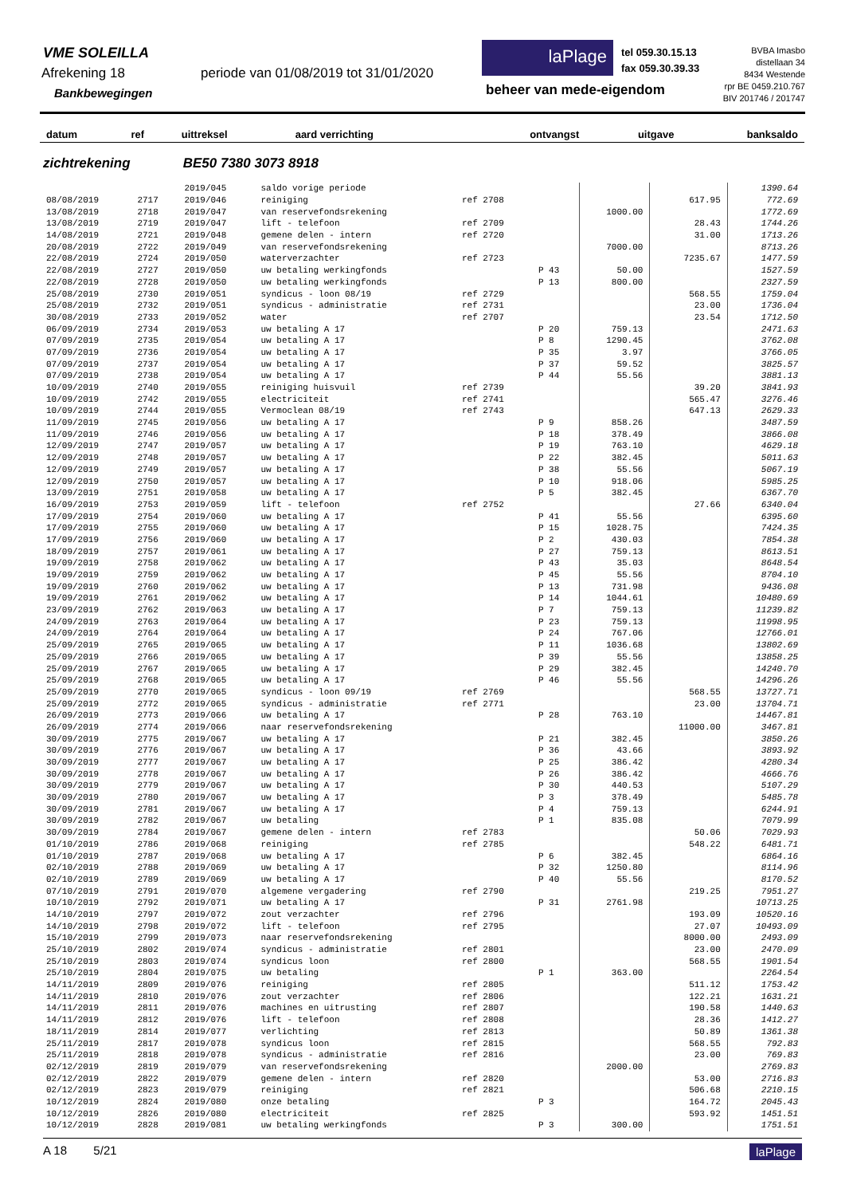VME SOLEILLA
Afrekening 18
periode van 01/08/2019 tot 31/01/2020
Bankbewegingen
laPlage
tel 059.30.15.13
fax 059.30.39.33
beheer van mede-eigendom
BVBA Imasbo
distellaan 34
8434 Westende
rpr BE 0459.210.767
BIV 201746 / 201747
| datum | ref | uittreksel | aard verrichting | ontvangst | uitgave | banksaldo |
| --- | --- | --- | --- | --- | --- | --- |
zichtrekening BE50 7380 3073 8918
| | | 2019/045 | saldo vorige periode | | | | | 1390.64 |
| 08/08/2019 | 2717 | 2019/046 | reiniging | ref 2708 | | | 617.95 | 772.69 |
| 13/08/2019 | 2718 | 2019/047 | van reservefondsrekening | | | 1000.00 | | 1772.69 |
| 13/08/2019 | 2719 | 2019/047 | lift - telefoon | ref 2709 | | | 28.43 | 1744.26 |
| 14/08/2019 | 2721 | 2019/048 | gemene delen - intern | ref 2720 | | | 31.00 | 1713.26 |
| 20/08/2019 | 2722 | 2019/049 | van reservefondsrekening | | | 7000.00 | | 8713.26 |
| 22/08/2019 | 2724 | 2019/050 | waterverzachter | ref 2723 | | | 7235.67 | 1477.59 |
| 22/08/2019 | 2727 | 2019/050 | uw betaling werkingfonds | | P 43 | 50.00 | | 1527.59 |
| 22/08/2019 | 2728 | 2019/050 | uw betaling werkingfonds | | P 13 | 800.00 | | 2327.59 |
| 25/08/2019 | 2730 | 2019/051 | syndicus - loon 08/19 | ref 2729 | | | 568.55 | 1759.04 |
| 25/08/2019 | 2732 | 2019/051 | syndicus - administratie | ref 2731 | | | 23.00 | 1736.04 |
| 30/08/2019 | 2733 | 2019/052 | water | ref 2707 | | | 23.54 | 1712.50 |
| 06/09/2019 | 2734 | 2019/053 | uw betaling A 17 | | P 20 | 759.13 | | 2471.63 |
| 07/09/2019 | 2735 | 2019/054 | uw betaling A 17 | | P 8 | 1290.45 | | 3762.08 |
| 07/09/2019 | 2736 | 2019/054 | uw betaling A 17 | | P 35 | 3.97 | | 3766.05 |
| 07/09/2019 | 2737 | 2019/054 | uw betaling A 17 | | P 37 | 59.52 | | 3825.57 |
| 07/09/2019 | 2738 | 2019/054 | uw betaling A 17 | | P 44 | 55.56 | | 3881.13 |
| 10/09/2019 | 2740 | 2019/055 | reiniging huisvuil | ref 2739 | | | 39.20 | 3841.93 |
| 10/09/2019 | 2742 | 2019/055 | electriciteit | ref 2741 | | | 565.47 | 3276.46 |
| 10/09/2019 | 2744 | 2019/055 | Vermoclean 08/19 | ref 2743 | | | 647.13 | 2629.33 |
| 11/09/2019 | 2745 | 2019/056 | uw betaling A 17 | | P 9 | 858.26 | | 3487.59 |
| 11/09/2019 | 2746 | 2019/056 | uw betaling A 17 | | P 18 | 378.49 | | 3866.08 |
| 12/09/2019 | 2747 | 2019/057 | uw betaling A 17 | | P 19 | 763.10 | | 4629.18 |
| 12/09/2019 | 2748 | 2019/057 | uw betaling A 17 | | P 22 | 382.45 | | 5011.63 |
| 12/09/2019 | 2749 | 2019/057 | uw betaling A 17 | | P 38 | 55.56 | | 5067.19 |
| 12/09/2019 | 2750 | 2019/057 | uw betaling A 17 | | P 10 | 918.06 | | 5985.25 |
| 13/09/2019 | 2751 | 2019/058 | uw betaling A 17 | | P 5 | 382.45 | | 6367.70 |
| 16/09/2019 | 2753 | 2019/059 | lift - telefoon | ref 2752 | | | 27.66 | 6340.04 |
| 17/09/2019 | 2754 | 2019/060 | uw betaling A 17 | | P 41 | 55.56 | | 6395.60 |
| 17/09/2019 | 2755 | 2019/060 | uw betaling A 17 | | P 15 | 1028.75 | | 7424.35 |
| 17/09/2019 | 2756 | 2019/060 | uw betaling A 17 | | P 2 | 430.03 | | 7854.38 |
| 18/09/2019 | 2757 | 2019/061 | uw betaling A 17 | | P 27 | 759.13 | | 8613.51 |
| 19/09/2019 | 2758 | 2019/062 | uw betaling A 17 | | P 43 | 35.03 | | 8648.54 |
| 19/09/2019 | 2759 | 2019/062 | uw betaling A 17 | | P 45 | 55.56 | | 8704.10 |
| 19/09/2019 | 2760 | 2019/062 | uw betaling A 17 | | P 13 | 731.98 | | 9436.08 |
| 19/09/2019 | 2761 | 2019/062 | uw betaling A 17 | | P 14 | 1044.61 | | 10480.69 |
| 23/09/2019 | 2762 | 2019/063 | uw betaling A 17 | | P 7 | 759.13 | | 11239.82 |
| 24/09/2019 | 2763 | 2019/064 | uw betaling A 17 | | P 23 | 759.13 | | 11998.95 |
| 24/09/2019 | 2764 | 2019/064 | uw betaling A 17 | | P 24 | 767.06 | | 12766.01 |
| 25/09/2019 | 2765 | 2019/065 | uw betaling A 17 | | P 11 | 1036.68 | | 13802.69 |
| 25/09/2019 | 2766 | 2019/065 | uw betaling A 17 | | P 39 | 55.56 | | 13858.25 |
| 25/09/2019 | 2767 | 2019/065 | uw betaling A 17 | | P 29 | 382.45 | | 14240.70 |
| 25/09/2019 | 2768 | 2019/065 | uw betaling A 17 | | P 46 | 55.56 | | 14296.26 |
| 25/09/2019 | 2770 | 2019/065 | syndicus - loon 09/19 | ref 2769 | | | 568.55 | 13727.71 |
| 25/09/2019 | 2772 | 2019/065 | syndicus - administratie | ref 2771 | | | 23.00 | 13704.71 |
| 26/09/2019 | 2773 | 2019/066 | uw betaling A 17 | | P 28 | 763.10 | | 14467.81 |
| 26/09/2019 | 2774 | 2019/066 | naar reservefondsrekening | | | | 11000.00 | 3467.81 |
| 30/09/2019 | 2775 | 2019/067 | uw betaling A 17 | | P 21 | 382.45 | | 3850.26 |
| 30/09/2019 | 2776 | 2019/067 | uw betaling A 17 | | P 36 | 43.66 | | 3893.92 |
| 30/09/2019 | 2777 | 2019/067 | uw betaling A 17 | | P 25 | 386.42 | | 4280.34 |
| 30/09/2019 | 2778 | 2019/067 | uw betaling A 17 | | P 26 | 386.42 | | 4666.76 |
| 30/09/2019 | 2779 | 2019/067 | uw betaling A 17 | | P 30 | 440.53 | | 5107.29 |
| 30/09/2019 | 2780 | 2019/067 | uw betaling A 17 | | P 3 | 378.49 | | 5485.78 |
| 30/09/2019 | 2781 | 2019/067 | uw betaling A 17 | | P 4 | 759.13 | | 6244.91 |
| 30/09/2019 | 2782 | 2019/067 | uw betaling | | P 1 | 835.08 | | 7079.99 |
| 30/09/2019 | 2784 | 2019/067 | gemene delen - intern | ref 2783 | | | 50.06 | 7029.93 |
| 01/10/2019 | 2786 | 2019/068 | reiniging | ref 2785 | | | 548.22 | 6481.71 |
| 01/10/2019 | 2787 | 2019/068 | uw betaling A 17 | | P 6 | 382.45 | | 6864.16 |
| 02/10/2019 | 2788 | 2019/069 | uw betaling A 17 | | P 32 | 1250.80 | | 8114.96 |
| 02/10/2019 | 2789 | 2019/069 | uw betaling A 17 | | P 40 | 55.56 | | 8170.52 |
| 07/10/2019 | 2791 | 2019/070 | algemene vergadering | ref 2790 | | | 219.25 | 7951.27 |
| 10/10/2019 | 2792 | 2019/071 | uw betaling A 17 | | P 31 | 2761.98 | | 10713.25 |
| 14/10/2019 | 2797 | 2019/072 | zout verzachter | ref 2796 | | | 193.09 | 10520.16 |
| 14/10/2019 | 2798 | 2019/072 | lift - telefoon | ref 2795 | | | 27.07 | 10493.09 |
| 15/10/2019 | 2799 | 2019/073 | naar reservefondsrekening | | | | 8000.00 | 2493.09 |
| 25/10/2019 | 2802 | 2019/074 | syndicus - administratie | ref 2801 | | | 23.00 | 2470.09 |
| 25/10/2019 | 2803 | 2019/074 | syndicus loon | ref 2800 | | | 568.55 | 1901.54 |
| 25/10/2019 | 2804 | 2019/075 | uw betaling | | P 1 | 363.00 | | 2264.54 |
| 14/11/2019 | 2809 | 2019/076 | reiniging | ref 2805 | | | 511.12 | 1753.42 |
| 14/11/2019 | 2810 | 2019/076 | zout verzachter | ref 2806 | | | 122.21 | 1631.21 |
| 14/11/2019 | 2811 | 2019/076 | machines en uitrusting | ref 2807 | | | 190.58 | 1440.63 |
| 14/11/2019 | 2812 | 2019/076 | lift - telefoon | ref 2808 | | | 28.36 | 1412.27 |
| 18/11/2019 | 2814 | 2019/077 | verlichting | ref 2813 | | | 50.89 | 1361.38 |
| 25/11/2019 | 2817 | 2019/078 | syndicus loon | ref 2815 | | | 568.55 | 792.83 |
| 25/11/2019 | 2818 | 2019/078 | syndicus - administratie | ref 2816 | | | 23.00 | 769.83 |
| 02/12/2019 | 2819 | 2019/079 | van reservefondsrekening | | | 2000.00 | | 2769.83 |
| 02/12/2019 | 2822 | 2019/079 | gemene delen - intern | ref 2820 | | | 53.00 | 2716.83 |
| 02/12/2019 | 2823 | 2019/079 | reiniging | ref 2821 | | | 506.68 | 2210.15 |
| 10/12/2019 | 2824 | 2019/080 | onze betaling | | P 3 | | 164.72 | 2045.43 |
| 10/12/2019 | 2826 | 2019/080 | electriciteit | ref 2825 | | | 593.92 | 1451.51 |
| 10/12/2019 | 2828 | 2019/081 | uw betaling werkingfonds | | P 3 | 300.00 | | 1751.51 |
A 18 5/21 laPlage